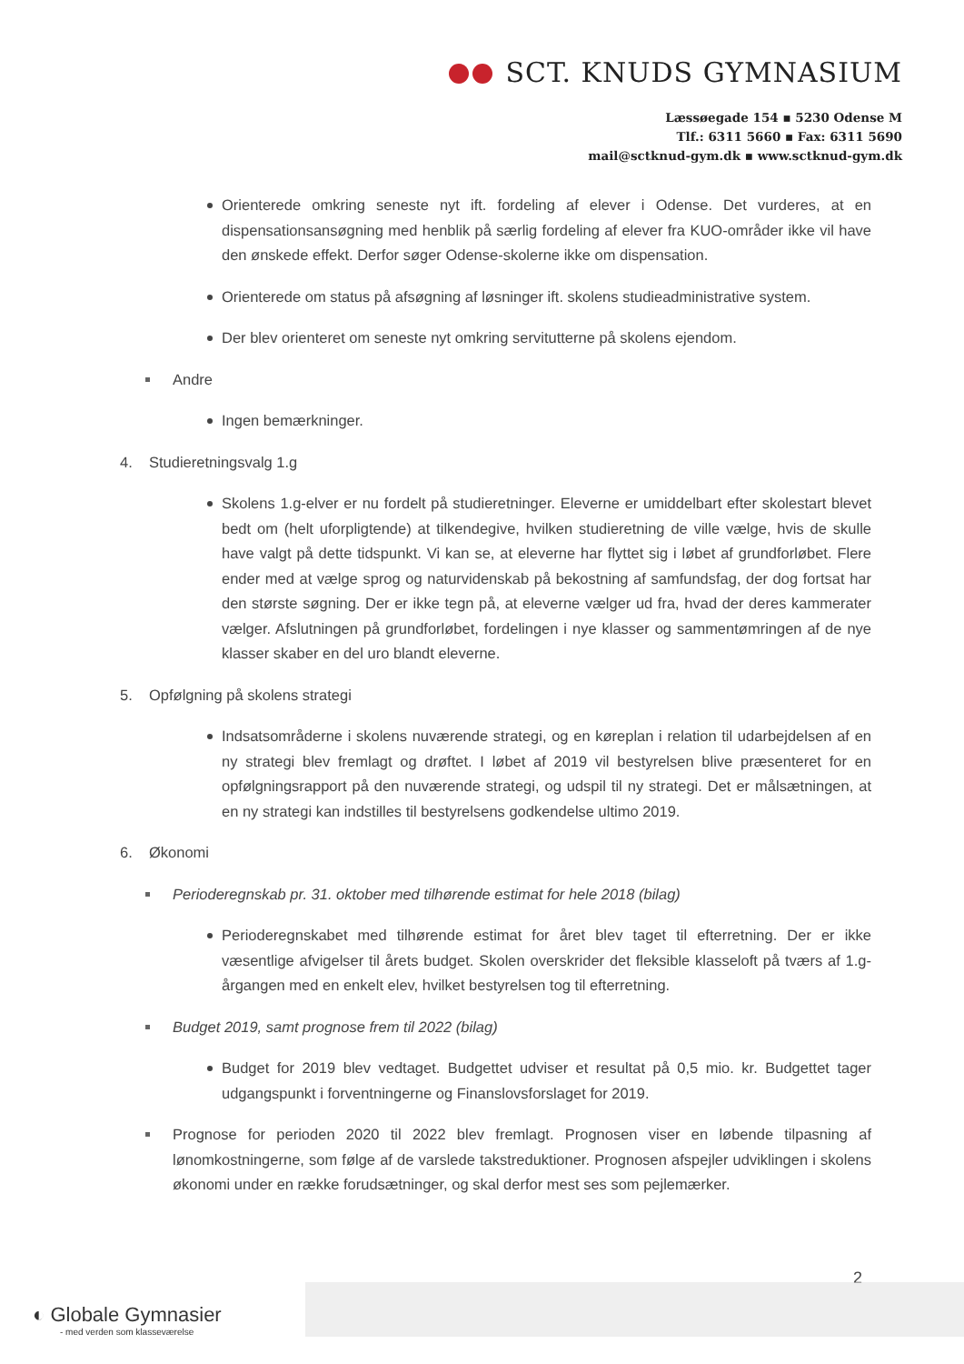SCT. KNUDS GYMNASIUM
Læssøegade 154 ▪ 5230 Odense M
Tlf.: 6311 5660 ▪ Fax: 6311 5690
mail@sctknud-gym.dk ▪ www.sctknud-gym.dk
Orienterede omkring seneste nyt ift. fordeling af elever i Odense. Det vurderes, at en dispensationsansøgning med henblik på særlig fordeling af elever fra KUO-områder ikke vil have den ønskede effekt. Derfor søger Odense-skolerne ikke om dispensation.
Orienterede om status på afsøgning af løsninger ift. skolens studieadministrative system.
Der blev orienteret om seneste nyt omkring servitutterne på skolens ejendom.
Andre
Ingen bemærkninger.
4. Studieretningsvalg 1.g
Skolens 1.g-elver er nu fordelt på studieretninger. Eleverne er umiddelbart efter skolestart blevet bedt om (helt uforpligtende) at tilkendegive, hvilken studieretning de ville vælge, hvis de skulle have valgt på dette tidspunkt. Vi kan se, at eleverne har flyttet sig i løbet af grundforløbet. Flere ender med at vælge sprog og naturvidenskab på bekostning af samfundsfag, der dog fortsat har den største søgning. Der er ikke tegn på, at eleverne vælger ud fra, hvad der deres kammerater vælger. Afslutningen på grundforløbet, fordelingen i nye klasser og sammentømringen af de nye klasser skaber en del uro blandt eleverne.
5. Opfølgning på skolens strategi
Indsatsområderne i skolens nuværende strategi, og en køreplan i relation til udarbejdelsen af en ny strategi blev fremlagt og drøftet. I løbet af 2019 vil bestyrelsen blive præsenteret for en opfølgningsrapport på den nuværende strategi, og udspil til ny strategi. Det er målsætningen, at en ny strategi kan indstilles til bestyrelsens godkendelse ultimo 2019.
6. Økonomi
Perioderegnskab pr. 31. oktober med tilhørende estimat for hele 2018 (bilag)
Perioderegnskabet med tilhørende estimat for året blev taget til efterretning. Der er ikke væsentlige afvigelser til årets budget. Skolen overskrider det fleksible klasseloft på tværs af 1.g-årgangen med en enkelt elev, hvilket bestyrelsen tog til efterretning.
Budget 2019, samt prognose frem til 2022 (bilag)
Budget for 2019 blev vedtaget. Budgettet udviser et resultat på 0,5 mio. kr. Budgettet tager udgangspunkt i forventningerne og Finanslovsforslaget for 2019.
Prognose for perioden 2020 til 2022 blev fremlagt. Prognosen viser en løbende tilpasning af lønomkostningerne, som følge af de varslede takstreduktioner. Prognosen afspejler udviklingen i skolens økonomi under en række forudsætninger, og skal derfor mest ses som pejlemærker.
2
◐ Globale Gymnasier
- med verden som klasseværelse